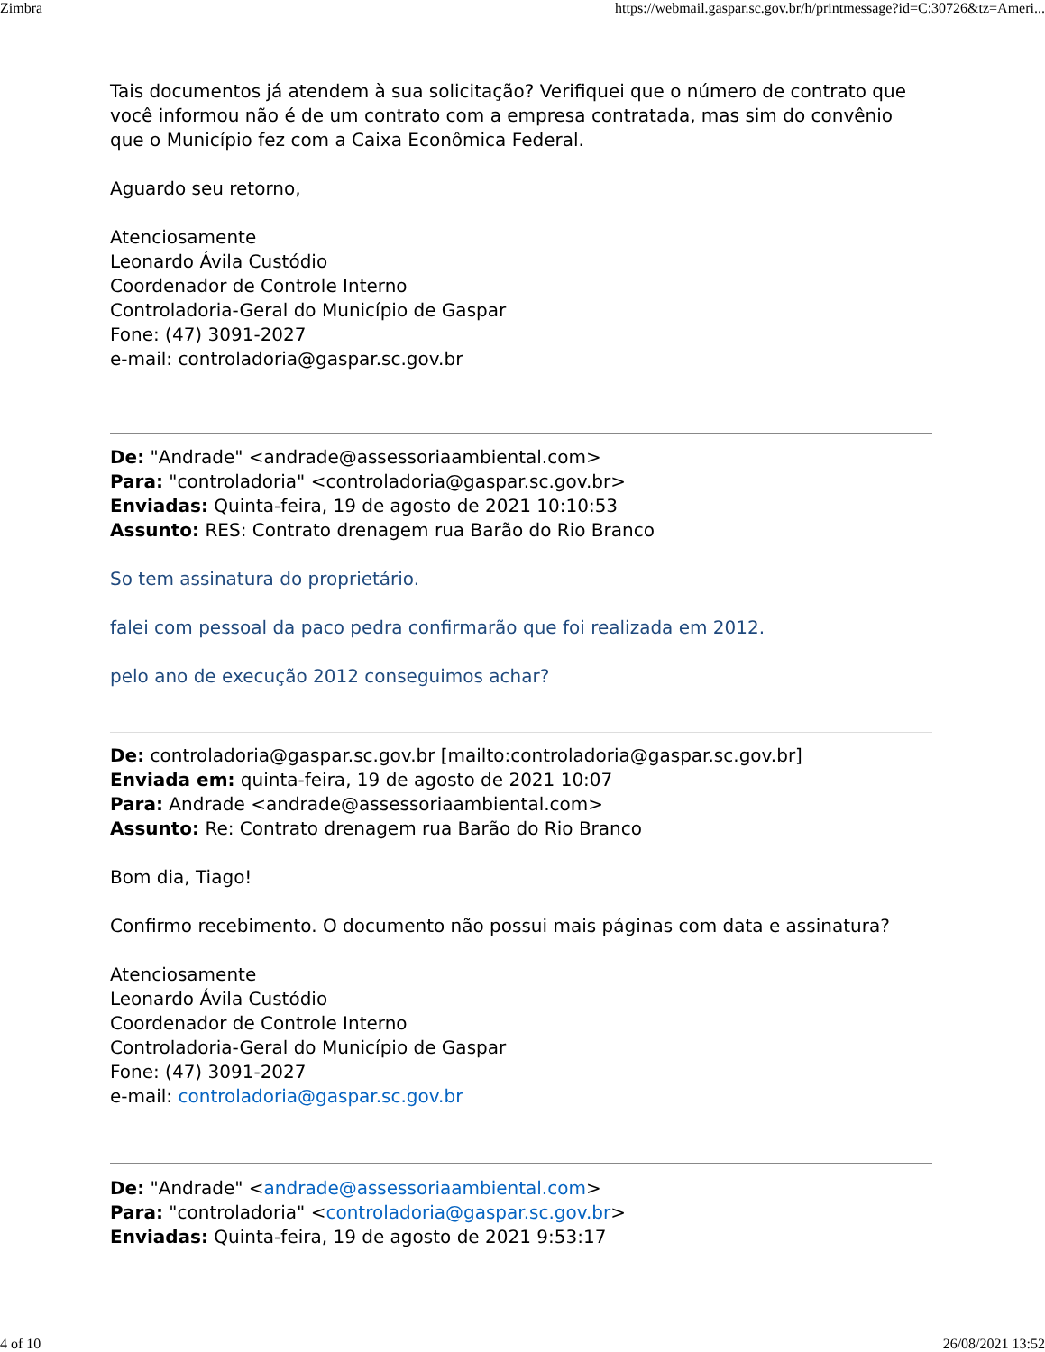Zimbra https://webmail.gaspar.sc.gov.br/h/printmessage?id=C:30726&tz=Ameri...
Tais documentos já atendem à sua solicitação? Verifiquei que o número de contrato que você informou não é de um contrato com a empresa contratada, mas sim do convênio que o Município fez com a Caixa Econômica Federal.
Aguardo seu retorno,
Atenciosamente
Leonardo Ávila Custódio
Coordenador de Controle Interno
Controladoria-Geral do Município de Gaspar
Fone: (47) 3091-2027
e-mail: controladoria@gaspar.sc.gov.br
De: "Andrade" <andrade@assessoriaambiental.com>
Para: "controladoria" <controladoria@gaspar.sc.gov.br>
Enviadas: Quinta-feira, 19 de agosto de 2021 10:10:53
Assunto: RES: Contrato drenagem rua Barão do Rio Branco
So tem assinatura do proprietário.
falei com pessoal da paco pedra confirmarão que foi realizada em 2012.
pelo ano de execução 2012 conseguimos achar?
De: controladoria@gaspar.sc.gov.br [mailto:controladoria@gaspar.sc.gov.br]
Enviada em: quinta-feira, 19 de agosto de 2021 10:07
Para: Andrade <andrade@assessoriaambiental.com>
Assunto: Re: Contrato drenagem rua Barão do Rio Branco
Bom dia, Tiago!
Confirmo recebimento. O documento não possui mais páginas com data e assinatura?
Atenciosamente
Leonardo Ávila Custódio
Coordenador de Controle Interno
Controladoria-Geral do Município de Gaspar
Fone: (47) 3091-2027
e-mail: controladoria@gaspar.sc.gov.br
De: "Andrade" <andrade@assessoriaambiental.com>
Para: "controladoria" <controladoria@gaspar.sc.gov.br>
Enviadas: Quinta-feira, 19 de agosto de 2021 9:53:17
4 of 10 26/08/2021 13:52